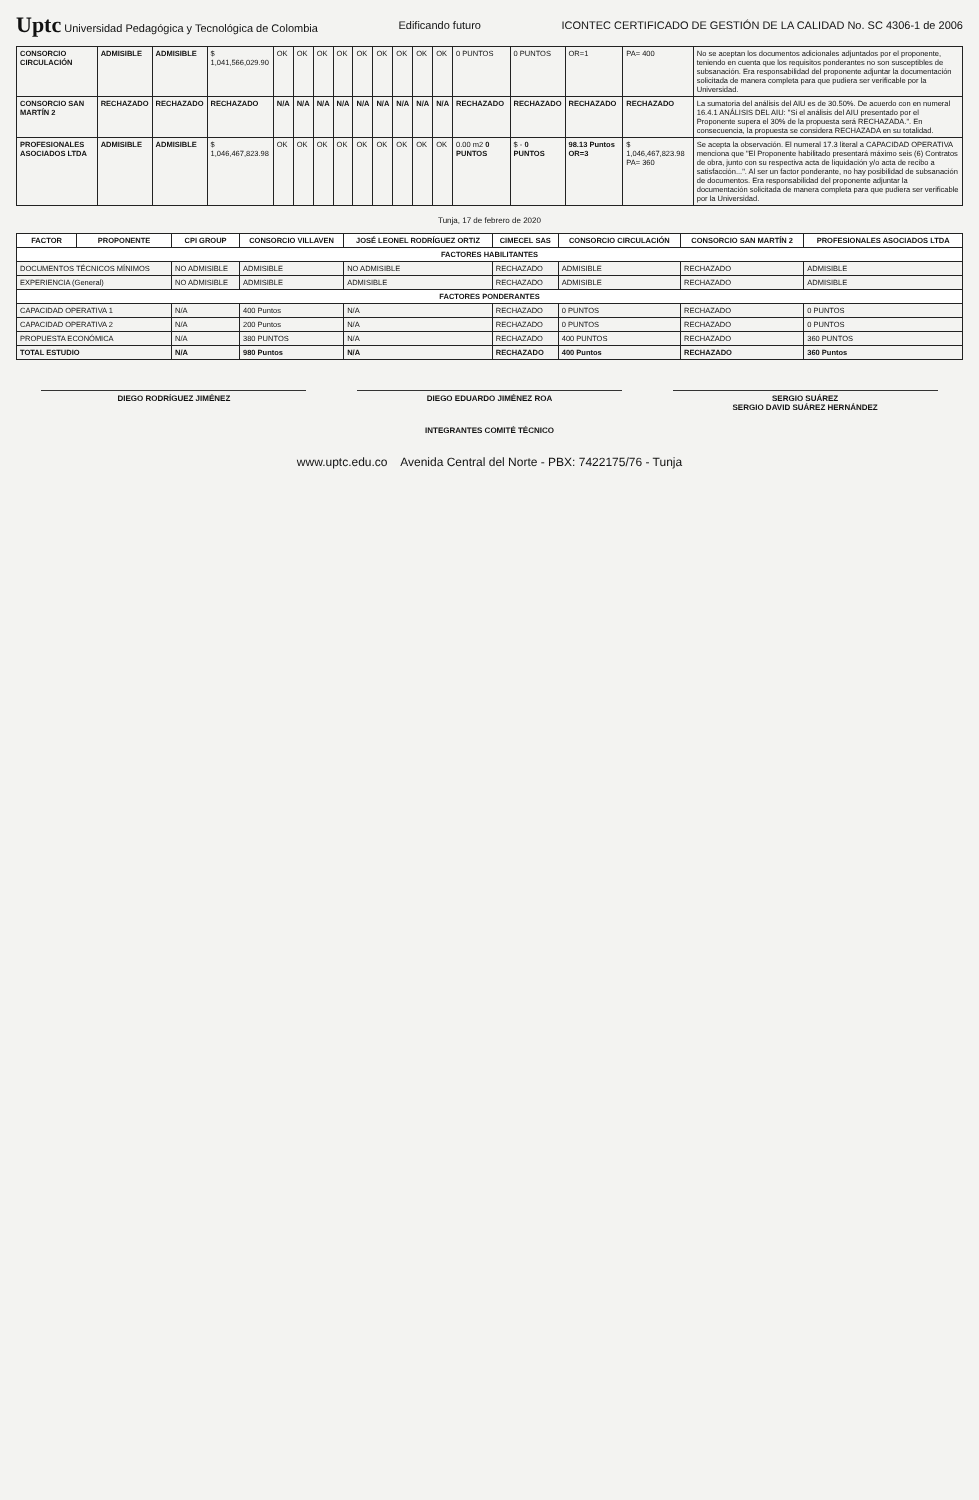Uptc Universidad Pedagógica y Tecnológica de Colombia
Edificando futuro
ICONTEC CERTIFICADO DE GESTIÓN DE LA CALIDAD No. SC 4306-1 de 2006
| CONSORCIO CIRCULACIÓN | ADMISIBLE | ADMISIBLE | $ 1,041,566,029.90 | OK | OK | OK | OK | OK | OK | OK | OK | OK | 0 PUNTOS | 0 PUNTOS | OR=1 | PA= 400 | No se aceptan los documentos adicionales adjuntados por el proponente, teniendo en cuenta que los requisitos ponderantes no son susceptibles de subsanación. Era responsabilidad del proponente adjuntar la documentación solicitada de manera completa para que pudiera ser verificable por la Universidad. |
| CONSORCIO SAN MARTÍN 2 | RECHAZADO | RECHAZADO | RECHAZADO | N/A | N/A | N/A | N/A | N/A | N/A | N/A | N/A | N/A | RECHAZADO | RECHAZADO | RECHAZADO | RECHAZADO | La sumatoria del análisis del AIU es de 30.50%. De acuerdo con en numeral 16.4.1 ANÁLISIS DEL AIU: "Si el análisis del AIU presentado por el Proponente supera el 30% de la propuesta será RECHAZADA.". En consecuencia, la propuesta se considera RECHAZADA en su totalidad. |
| PROFESIONALES ASOCIADOS LTDA | ADMISIBLE | ADMISIBLE | $ 1,046,467,823.98 | OK | OK | OK | OK | OK | OK | OK | OK | OK | 0.00 m2 0 PUNTOS | $ - 0 PUNTOS | 98.13 Puntos OR=3 | $ 1,046,467,823.98 PA= 360 | Se acepta la observación. El numeral 17.3 literal a CAPACIDAD OPERATIVA menciona que "El Proponente habilitado presentará máximo seis (6) Contratos de obra, junto con su respectiva acta de liquidación y/o acta de recibo a satisfacción...". Al ser un factor ponderante, no hay posibilidad de subsanación de documentos. Era responsabilidad del proponente adjuntar la documentación solicitada de manera completa para que pudiera ser verificable por la Universidad. |
Tunja, 17 de febrero de 2020
| FACTOR | PROPONENTE | CPI GROUP | CONSORCIO VILLAVEN | JOSÉ LEONEL RODRÍGUEZ ORTIZ | CIMECEL SAS | CONSORCIO CIRCULACIÓN | CONSORCIO SAN MARTÍN 2 | PROFESIONALES ASOCIADOS LTDA |
| --- | --- | --- | --- | --- | --- | --- | --- | --- |
| FACTORES HABILITANTES | | | | | | | | |
| DOCUMENTOS TÉCNICOS MÍNIMOS | | NO ADMISIBLE | ADMISIBLE | NO ADMISIBLE | RECHAZADO | ADMISIBLE | RECHAZADO | ADMISIBLE |
| EXPERIENCIA (General) | | NO ADMISIBLE | ADMISIBLE | ADMISIBLE | RECHAZADO | ADMISIBLE | RECHAZADO | ADMISIBLE |
| FACTORES PONDERANTES | | | | | | | | |
| CAPACIDAD OPERATIVA 1 | | N/A | 400 Puntos | N/A | RECHAZADO | 0 PUNTOS | RECHAZADO | 0 PUNTOS |
| CAPACIDAD OPERATIVA 2 | | N/A | 200 Puntos | N/A | RECHAZADO | 0 PUNTOS | RECHAZADO | 0 PUNTOS |
| PROPUESTA ECONÓMICA | | N/A | 380 PUNTOS | N/A | RECHAZADO | 400 PUNTOS | RECHAZADO | 360 PUNTOS |
| TOTAL ESTUDIO | | N/A | 980 Puntos | N/A | RECHAZADO | 400 Puntos | RECHAZADO | 360 Puntos |
DIEGO RODRÍGUEZ JIMÉNEZ DIEGO EDUARDO JIMÉNEZ ROA SERGIO SUÁREZ
SERGIO DAVID SUÁREZ HERNÁNDEZ
INTEGRANTES COMITÉ TÉCNICO
www.uptc.edu.co Avenida Central del Norte - PBX: 7422175/76 - Tunja